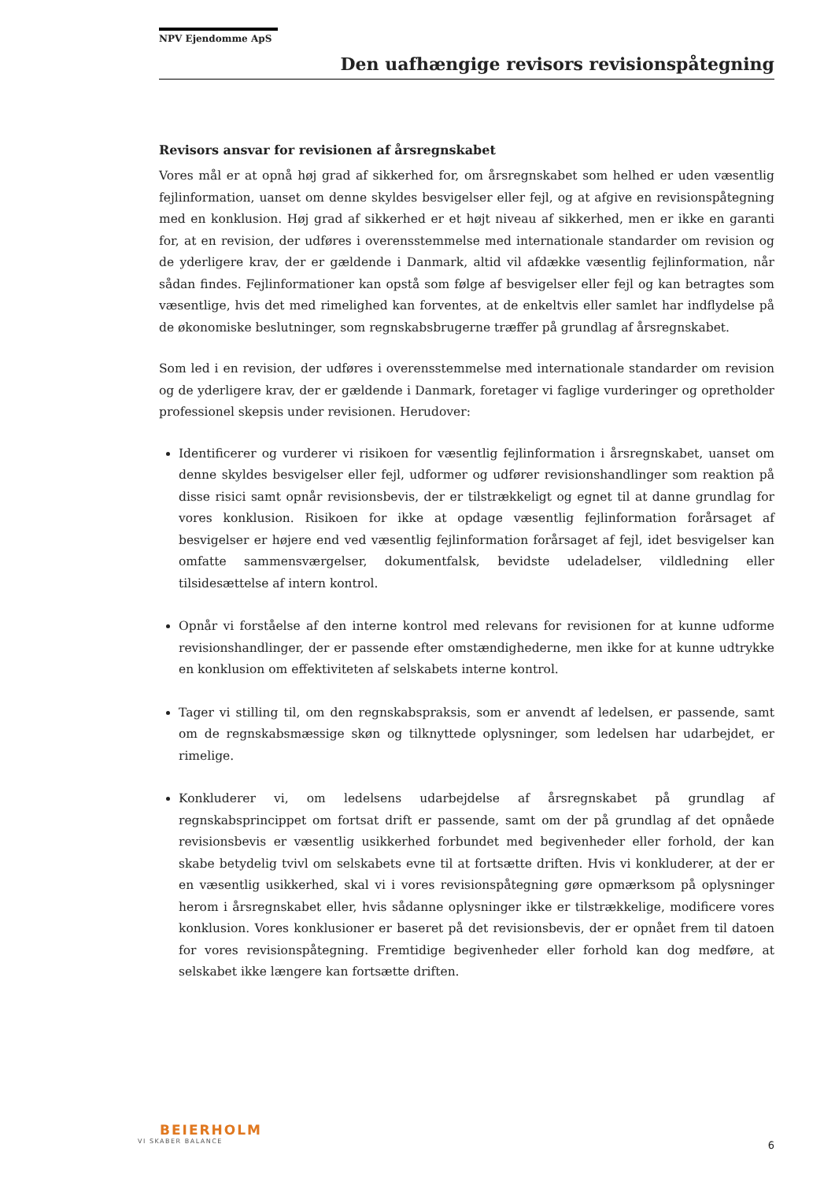NPV Ejendomme ApS
Den uafhængige revisors revisionspåtegning
Revisors ansvar for revisionen af årsregnskabet
Vores mål er at opnå høj grad af sikkerhed for, om årsregnskabet som helhed er uden væsentlig fejlinformation, uanset om denne skyldes besvigelser eller fejl, og at afgive en revisionspåtegning med en konklusion. Høj grad af sikkerhed er et højt niveau af sikkerhed, men er ikke en garanti for, at en revision, der udføres i overensstemmelse med internationale standarder om revision og de yderligere krav, der er gældende i Danmark, altid vil afdække væsentlig fejlinformation, når sådan findes. Fejlinformationer kan opstå som følge af besvigelser eller fejl og kan betragtes som væsentlige, hvis det med rimelighed kan forventes, at de enkeltvis eller samlet har indflydelse på de økonomiske beslutninger, som regnskabsbrugerne træffer på grundlag af årsregnskabet.
Som led i en revision, der udføres i overensstemmelse med internationale standarder om revision og de yderligere krav, der er gældende i Danmark, foretager vi faglige vurderinger og opretholder professionel skepsis under revisionen. Herudover:
Identificerer og vurderer vi risikoen for væsentlig fejlinformation i årsregnskabet, uanset om denne skyldes besvigelser eller fejl, udformer og udfører revisionshandlinger som reaktion på disse risici samt opnår revisionsbevis, der er tilstrækkeligt og egnet til at danne grundlag for vores konklusion. Risikoen for ikke at opdage væsentlig fejlinformation forårsaget af besvigelser er højere end ved væsentlig fejlinformation forårsaget af fejl, idet besvigelser kan omfatte sammensværgelser, dokumentfalsk, bevidste udeladelser, vildledning eller tilsidesættelse af intern kontrol.
Opnår vi forståelse af den interne kontrol med relevans for revisionen for at kunne udforme revisionshandlinger, der er passende efter omstændighederne, men ikke for at kunne udtrykke en konklusion om effektiviteten af selskabets interne kontrol.
Tager vi stilling til, om den regnskabspraksis, som er anvendt af ledelsen, er passende, samt om de regnskabsmæssige skøn og tilknyttede oplysninger, som ledelsen har udarbejdet, er rimelige.
Konkluderer vi, om ledelsens udarbejdelse af årsregnskabet på grundlag af regnskabsprincippet om fortsat drift er passende, samt om der på grundlag af det opnåede revisionsbevis er væsentlig usikkerhed forbundet med begivenheder eller forhold, der kan skabe betydelig tvivl om selskabets evne til at fortsætte driften. Hvis vi konkluderer, at der er en væsentlig usikkerhed, skal vi i vores revisionspåtegning gøre opmærksom på oplysninger herom i årsregnskabet eller, hvis sådanne oplysninger ikke er tilstrækkelige, modificere vores konklusion. Vores konklusioner er baseret på det revisionsbevis, der er opnået frem til datoen for vores revisionspåtegning. Fremtidige begivenheder eller forhold kan dog medføre, at selskabet ikke længere kan fortsætte driften.
BEIERHOLM
VI SKABER BALANCE
6